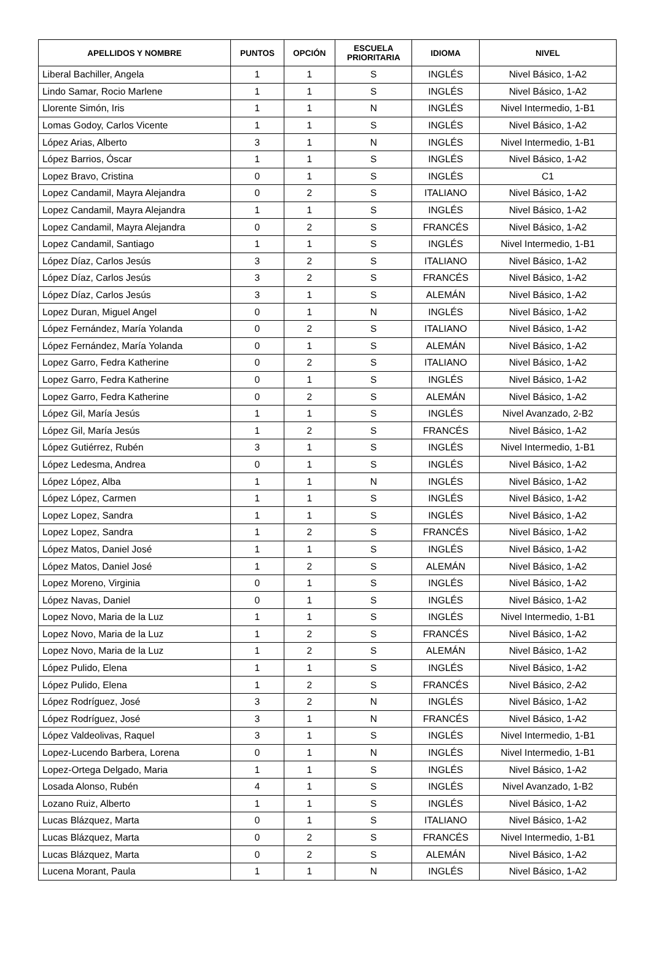| APELLIDOS Y NOMBRE | PUNTOS | OPCIÓN | ESCUELA PRIORITARIA | IDIOMA | NIVEL |
| --- | --- | --- | --- | --- | --- |
| Liberal Bachiller, Angela | 1 | 1 | S | INGLÉS | Nivel Básico, 1-A2 |
| Lindo Samar, Rocio Marlene | 1 | 1 | S | INGLÉS | Nivel Básico, 1-A2 |
| Llorente Simón, Iris | 1 | 1 | N | INGLÉS | Nivel Intermedio, 1-B1 |
| Lomas Godoy, Carlos Vicente | 1 | 1 | S | INGLÉS | Nivel Básico, 1-A2 |
| López Arias, Alberto | 3 | 1 | N | INGLÉS | Nivel Intermedio, 1-B1 |
| López Barrios, Óscar | 1 | 1 | S | INGLÉS | Nivel Básico, 1-A2 |
| Lopez Bravo, Cristina | 0 | 1 | S | INGLÉS | C1 |
| Lopez Candamil, Mayra Alejandra | 0 | 2 | S | ITALIANO | Nivel Básico, 1-A2 |
| Lopez Candamil, Mayra Alejandra | 1 | 1 | S | INGLÉS | Nivel Básico, 1-A2 |
| Lopez Candamil, Mayra Alejandra | 0 | 2 | S | FRANCÉS | Nivel Básico, 1-A2 |
| Lopez Candamil, Santiago | 1 | 1 | S | INGLÉS | Nivel Intermedio, 1-B1 |
| López Díaz, Carlos Jesús | 3 | 2 | S | ITALIANO | Nivel Básico, 1-A2 |
| López Díaz, Carlos Jesús | 3 | 2 | S | FRANCÉS | Nivel Básico, 1-A2 |
| López Díaz, Carlos Jesús | 3 | 1 | S | ALEMÁN | Nivel Básico, 1-A2 |
| Lopez Duran, Miguel Angel | 0 | 1 | N | INGLÉS | Nivel Básico, 1-A2 |
| López Fernández, María Yolanda | 0 | 2 | S | ITALIANO | Nivel Básico, 1-A2 |
| López Fernández, María Yolanda | 0 | 1 | S | ALEMÁN | Nivel Básico, 1-A2 |
| Lopez Garro, Fedra Katherine | 0 | 2 | S | ITALIANO | Nivel Básico, 1-A2 |
| Lopez Garro, Fedra Katherine | 0 | 1 | S | INGLÉS | Nivel Básico, 1-A2 |
| Lopez Garro, Fedra Katherine | 0 | 2 | S | ALEMÁN | Nivel Básico, 1-A2 |
| López Gil, María Jesús | 1 | 1 | S | INGLÉS | Nivel Avanzado, 2-B2 |
| López Gil, María Jesús | 1 | 2 | S | FRANCÉS | Nivel Básico, 1-A2 |
| López Gutiérrez, Rubén | 3 | 1 | S | INGLÉS | Nivel Intermedio, 1-B1 |
| López Ledesma, Andrea | 0 | 1 | S | INGLÉS | Nivel Básico, 1-A2 |
| López López, Alba | 1 | 1 | N | INGLÉS | Nivel Básico, 1-A2 |
| López López, Carmen | 1 | 1 | S | INGLÉS | Nivel Básico, 1-A2 |
| Lopez Lopez, Sandra | 1 | 1 | S | INGLÉS | Nivel Básico, 1-A2 |
| Lopez Lopez, Sandra | 1 | 2 | S | FRANCÉS | Nivel Básico, 1-A2 |
| López Matos, Daniel José | 1 | 1 | S | INGLÉS | Nivel Básico, 1-A2 |
| López Matos, Daniel José | 1 | 2 | S | ALEMÁN | Nivel Básico, 1-A2 |
| Lopez Moreno, Virginia | 0 | 1 | S | INGLÉS | Nivel Básico, 1-A2 |
| López Navas, Daniel | 0 | 1 | S | INGLÉS | Nivel Básico, 1-A2 |
| Lopez Novo, Maria de la Luz | 1 | 1 | S | INGLÉS | Nivel Intermedio, 1-B1 |
| Lopez Novo, Maria de la Luz | 1 | 2 | S | FRANCÉS | Nivel Básico, 1-A2 |
| Lopez Novo, Maria de la Luz | 1 | 2 | S | ALEMÁN | Nivel Básico, 1-A2 |
| López Pulido, Elena | 1 | 1 | S | INGLÉS | Nivel Básico, 1-A2 |
| López Pulido, Elena | 1 | 2 | S | FRANCÉS | Nivel Básico, 2-A2 |
| López Rodríguez, José | 3 | 2 | N | INGLÉS | Nivel Básico, 1-A2 |
| López Rodríguez, José | 3 | 1 | N | FRANCÉS | Nivel Básico, 1-A2 |
| López Valdeolivas, Raquel | 3 | 1 | S | INGLÉS | Nivel Intermedio, 1-B1 |
| Lopez-Lucendo Barbera, Lorena | 0 | 1 | N | INGLÉS | Nivel Intermedio, 1-B1 |
| Lopez-Ortega Delgado, Maria | 1 | 1 | S | INGLÉS | Nivel Básico, 1-A2 |
| Losada Alonso, Rubén | 4 | 1 | S | INGLÉS | Nivel Avanzado, 1-B2 |
| Lozano Ruiz, Alberto | 1 | 1 | S | INGLÉS | Nivel Básico, 1-A2 |
| Lucas Blázquez, Marta | 0 | 1 | S | ITALIANO | Nivel Básico, 1-A2 |
| Lucas Blázquez, Marta | 0 | 2 | S | FRANCÉS | Nivel Intermedio, 1-B1 |
| Lucas Blázquez, Marta | 0 | 2 | S | ALEMÁN | Nivel Básico, 1-A2 |
| Lucena Morant, Paula | 1 | 1 | N | INGLÉS | Nivel Básico, 1-A2 |